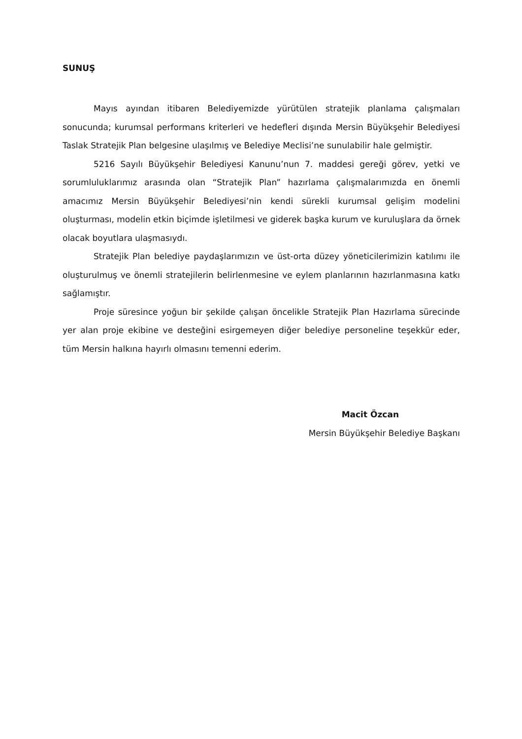SUNUŞ
Mayıs ayından itibaren Belediyemizde yürütülen stratejik planlama çalışmaları sonucunda; kurumsal performans kriterleri ve hedefleri dışında Mersin Büyükşehir Belediyesi Taslak Stratejik Plan belgesine ulaşılmış ve Belediye Meclisi’ne sunulabilir hale gelmiştir.
5216 Sayılı Büyükşehir Belediyesi Kanunu’nun 7. maddesi gereği görev, yetki ve sorumluluklarımız arasında olan “Stratejik Plan” hazırlama çalışmalarımızda en önemli amacımız Mersin Büyükşehir Belediyesi’nin kendi sürekli kurumsal gelişim modelini oluşturması, modelin etkin biçimde işletilmesi ve giderek başka kurum ve kuruluşlara da örnek olacak boyutlara ulaşmasıydı.
Stratejik Plan belediye paydaşlarımızın ve üst-orta düzey yöneticilerimizin katılımı ile oluşturulmuş ve önemli stratejilerin belirlenmesine ve eylem planlarının hazırlanmasına katkı sağlamıştır.
Proje süresince yoğun bir şekilde çalışan öncelikle Stratejik Plan Hazırlama sürecinde yer alan proje ekibine ve desteğini esirgemeyen diğer belediye personeline teşekkür eder, tüm Mersin halkına hayırlı olmasını temenni ederim.
Macit Özcan
Mersin Büyükşehir Belediye Başkanı